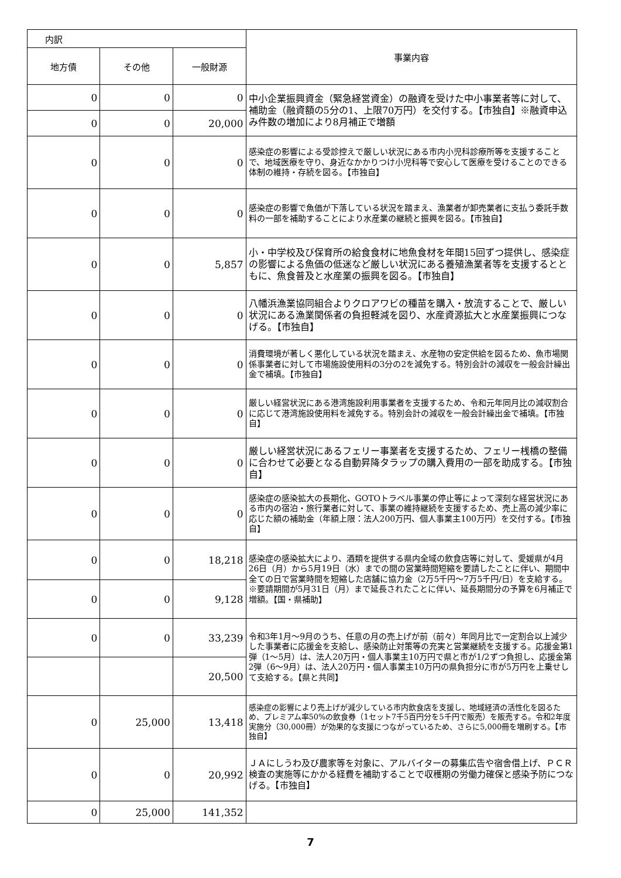| 内訳 | | | 事業内容 |
| 地方債 | その他 | 一般財源 | |
| 0 | 0 | 0 | 中小企業振興資金（緊急経営資金）の融資を受けた中小事業者等に対して、補助金（融資額の5分の1、上限70万円）を交付する。【市独自】※融資申込み件数の増加により8月補正で増額 |
| 0 | 0 | 20,000 | |
| 0 | 0 | 0 | 感染症の影響による受診控えで厳しい状況にある市内小児科診療所等を支援することで、地域医療を守り、身近なかかりつけ小児科等で安心して医療を受けることのできる体制の維持・存続を図る。【市独自】 |
| 0 | 0 | 0 | 感染症の影響で魚価が下落している状況を踏まえ、漁業者が卸売業者に支払う委託手数料の一部を補助することにより水産業の継続と振興を図る。【市独自】 |
| 0 | 0 | 5,857 | 小・中学校及び保育所の給食食材に地魚食材を年間15回ずつ提供し、感染症の影響による魚価の低迷など厳しい状況にある養殖漁業者等を支援するとともに、魚食普及と水産業の振興を図る。【市独自】 |
| 0 | 0 | 0 | 八幡浜漁業協同組合よりクロアワビの種苗を購入・放流することで、厳しい状況にある漁業関係者の負担軽減を図り、水産資源拡大と水産業振興につなげる。【市独自】 |
| 0 | 0 | 0 | 消費環境が著しく悪化している状況を踏まえ、水産物の安定供給を図るため、魚市場関係事業者に対して市場施設使用料の3分の2を減免する。特別会計の減収を一般会計繰出金で補填。【市独自】 |
| 0 | 0 | 0 | 厳しい経営状況にある港湾施設利用事業者を支援するため、令和元年同月比の減収割合に応じて港湾施設使用料を減免する。特別会計の減収を一般会計繰出金で補填。【市独自】 |
| 0 | 0 | 0 | 厳しい経営状況にあるフェリー事業者を支援するため、フェリー桟橋の整備に合わせて必要となる自動昇降タラップの購入費用の一部を助成する。【市独自】 |
| 0 | 0 | 0 | 感染症の感染拡大の長期化、GOTOトラベル事業の停止等によって深刻な経営状況にある市内の宿泊・旅行業者に対して、事業の維持継続を支援するため、売上高の減少率に応じた額の補助金（年額上限：法人200万円、個人事業主100万円）を交付する。【市独自】 |
| 0 | 0 | 18,218 | 感染症の感染拡大により、酒類を提供する県内全域の飲食店等に対して、愛媛県が4月26日（月）から5月19日（水）までの間の営業時間短縮を要請したことに伴い、期間中全ての日で営業時間を短縮した店舗に協力金（2万5千円～7万5千円/日）を支給する。※要請期間が5月31日（月）まで延長されたことに伴い、延長期間分の予算を6月補正で増額。【国・県補助】 |
| 0 | 0 | 9,128 | |
| 0 | 0 | 33,239 | 令和3年1月～9月のうち、任意の月の売上げが前（前々）年同月比で一定割合以上減少した事業者に応援金を支給し、感染防止対策等の充実と営業継続を支援する。応援金第1弾（1～5月）は、法人20万円・個人事業主10万円で県と市が1/2ずつ負担し、応援金第2弾（6～9月）は、法人20万円・個人事業主10万円の県負担分に市が5万円を上乗せして支給する。【県と共同】 |
| | | 20,500 | |
| 0 | 25,000 | 13,418 | 感染症の影響により売上げが減少している市内飲食店を支援し、地域経済の活性化を図るため、プレミアム率50%の飲食券（1セット7千5百円分を5千円で販売）を販売する。令和2年度実施分（30,000冊）が効果的な支援につながっているため、さらに5,000冊を増刷する。【市独自】 |
| 0 | 0 | 20,992 | ＪＡにしうわ及び農家等を対象に、アルバイターの募集広告や宿舎借上げ、ＰＣＲ検査の実施等にかかる経費を補助することで収穫期の労働力確保と感染予防につなげる。【市独自】 |
| 0 | 25,000 | 141,352 | |
7